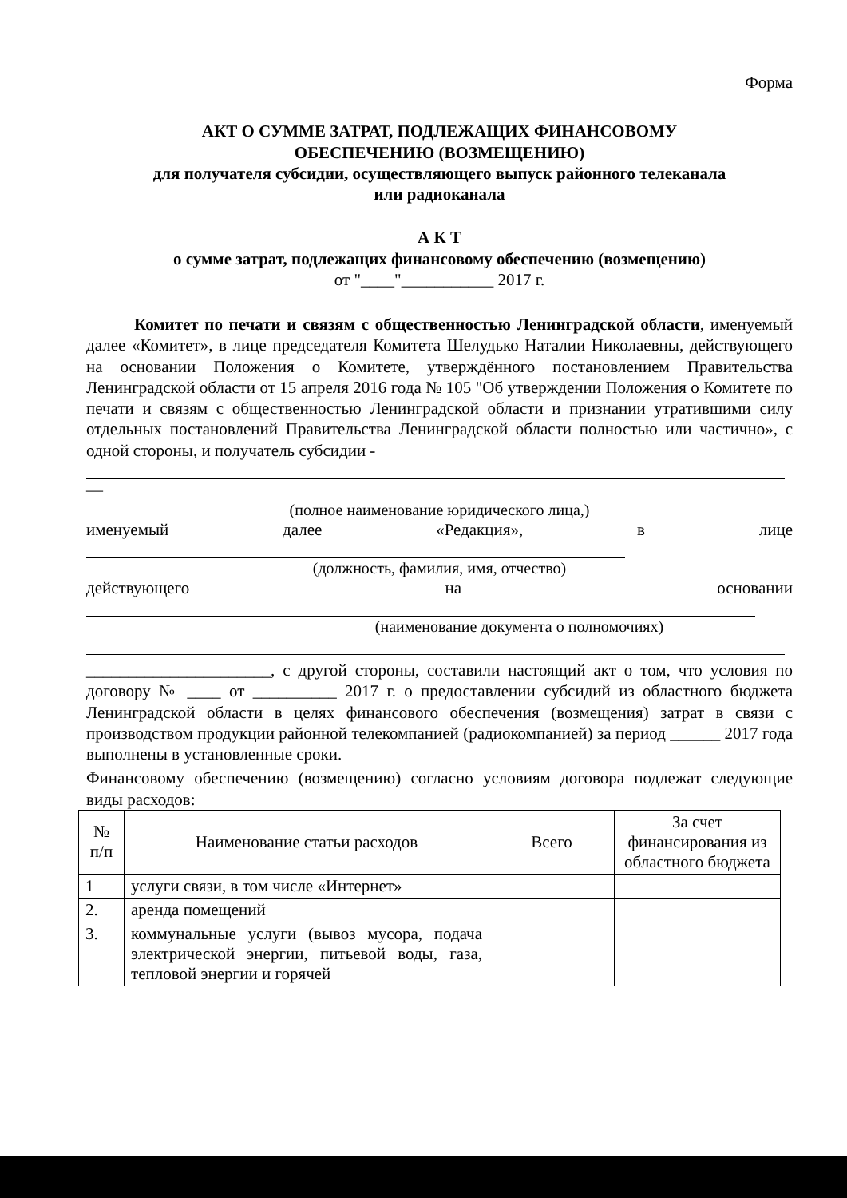Форма
АКТ О СУММЕ ЗАТРАТ, ПОДЛЕЖАЩИХ ФИНАНСОВОМУ
ОБЕСПЕЧЕНИЮ (ВОЗМЕЩЕНИЮ)
для получателя субсидии, осуществляющего выпуск районного телеканала
или радиоканала
А К Т
о сумме затрат, подлежащих финансовому обеспечению (возмещению)
от "____"___________ 2017 г.
Комитет по печати и связям с общественностью Ленинградской области, именуемый далее «Комитет», в лице председателя Комитета Шелудько Наталии Николаевны, действующего на основании Положения о Комитете, утверждённого постановлением Правительства Ленинградской области от 15 апреля 2016 года № 105 "Об утверждении Положения о Комитете по печати и связям с общественностью Ленинградской области и признании утратившими силу отдельных постановлений Правительства Ленинградской области полностью или частично», с одной стороны, и получатель субсидии -
—
(полное наименование юридического лица,)
именуемый далее «Редакция», в лице
(должность, фамилия, имя, отчество)
действующего на основании
(наименование документа о полномочиях)
______________________, с другой стороны, составили настоящий акт о том, что условия по договору № ____ от __________ 2017 г. о предоставлении субсидий из областного бюджета Ленинградской области в целях финансового обеспечения (возмещения) затрат в связи с производством продукции районной телекомпанией (радиокомпанией) за период ______ 2017 года выполнены в установленные сроки.
Финансовому обеспечению (возмещению) согласно условиям договора подлежат следующие виды расходов:
| № п/п | Наименование статьи расходов | Всего | За счет финансирования из областного бюджета |
| --- | --- | --- | --- |
| 1 | услуги связи, в том числе «Интернет» | | |
| 2. | аренда помещений | | |
| 3. | коммунальные услуги (вывоз мусора, подача электрической энергии, питьевой воды, газа, тепловой энергии и горячей | | |